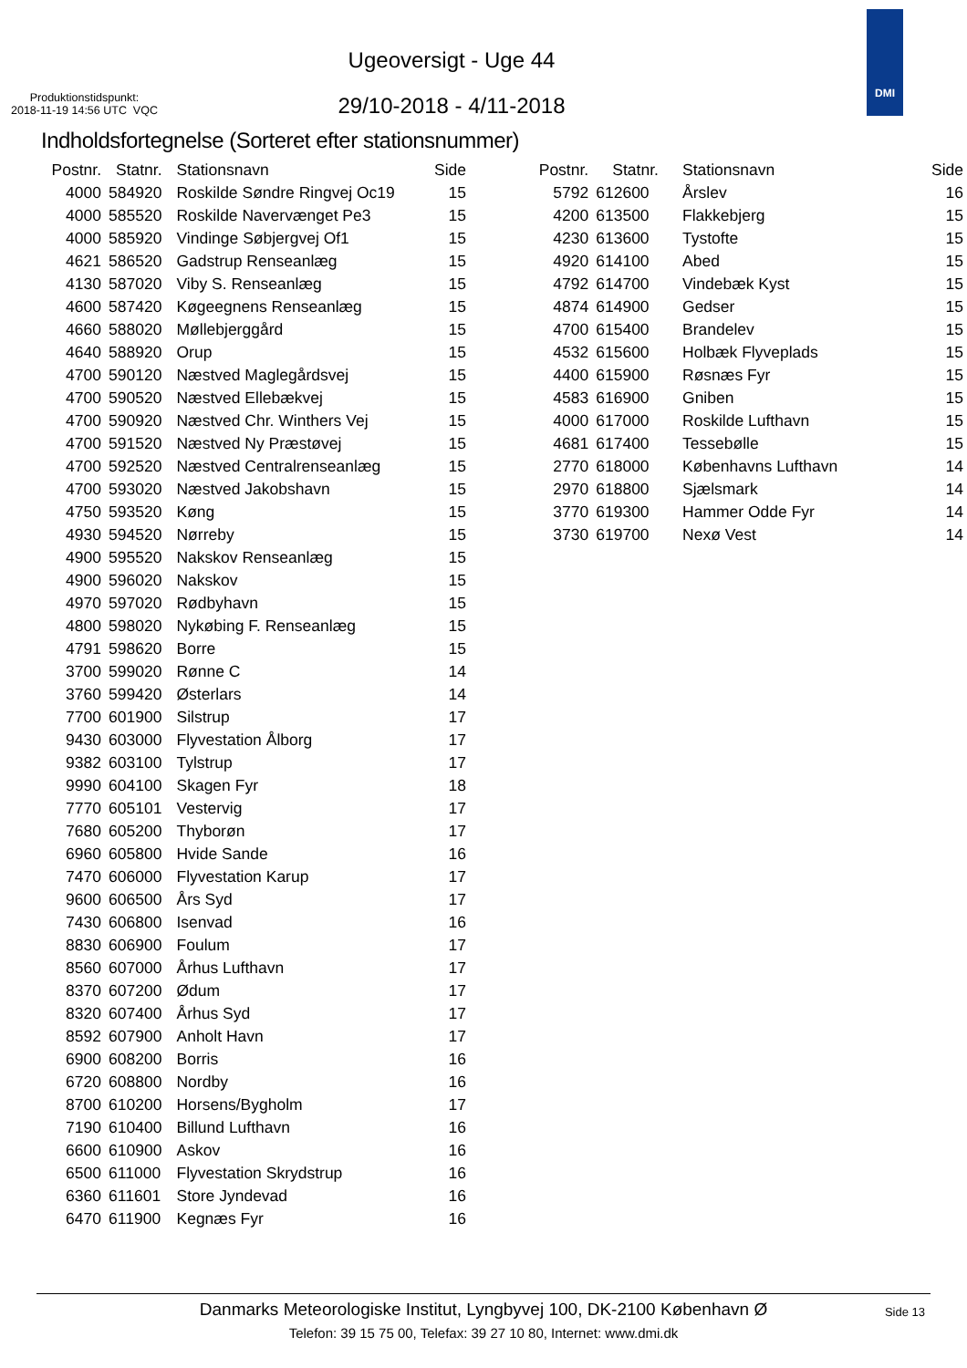Ugeoversigt - Uge 44
Produktionstidspunkt:
2018-11-19 14:56 UTC VQC
29/10-2018 - 4/11-2018
DMI
Indholdsfortegnelse (Sorteret efter stationsnummer)
| Postnr. | Statnr. | Stationsnavn | Side |
| --- | --- | --- | --- |
| 4000 | 584920 | Roskilde Søndre Ringvej Oc19 | 15 |
| 4000 | 585520 | Roskilde Navervænget Pe3 | 15 |
| 4000 | 585920 | Vindinge Søbjergvej Of1 | 15 |
| 4621 | 586520 | Gadstrup Renseanlæg | 15 |
| 4130 | 587020 | Viby S. Renseanlæg | 15 |
| 4600 | 587420 | Køgeegnens Renseanlæg | 15 |
| 4660 | 588020 | Møllebjerggård | 15 |
| 4640 | 588920 | Orup | 15 |
| 4700 | 590120 | Næstved Maglegårdsvej | 15 |
| 4700 | 590520 | Næstved Ellebækvej | 15 |
| 4700 | 590920 | Næstved Chr. Winthers Vej | 15 |
| 4700 | 591520 | Næstved Ny Præstøvej | 15 |
| 4700 | 592520 | Næstved Centralrenseanlæg | 15 |
| 4700 | 593020 | Næstved Jakobshavn | 15 |
| 4750 | 593520 | Køng | 15 |
| 4930 | 594520 | Nørreby | 15 |
| 4900 | 595520 | Nakskov Renseanlæg | 15 |
| 4900 | 596020 | Nakskov | 15 |
| 4970 | 597020 | Rødbyhavn | 15 |
| 4800 | 598020 | Nykøbing F. Renseanlæg | 15 |
| 4791 | 598620 | Borre | 15 |
| 3700 | 599020 | Rønne C | 14 |
| 3760 | 599420 | Østerlars | 14 |
| 7700 | 601900 | Silstrup | 17 |
| 9430 | 603000 | Flyvestation Ålborg | 17 |
| 9382 | 603100 | Tylstrup | 17 |
| 9990 | 604100 | Skagen Fyr | 18 |
| 7770 | 605101 | Vestervig | 17 |
| 7680 | 605200 | Thyborøn | 17 |
| 6960 | 605800 | Hvide Sande | 16 |
| 7470 | 606000 | Flyvestation Karup | 17 |
| 9600 | 606500 | Års Syd | 17 |
| 7430 | 606800 | Isenvad | 16 |
| 8830 | 606900 | Foulum | 17 |
| 8560 | 607000 | Århus Lufthavn | 17 |
| 8370 | 607200 | Ødum | 17 |
| 8320 | 607400 | Århus Syd | 17 |
| 8592 | 607900 | Anholt Havn | 17 |
| 6900 | 608200 | Borris | 16 |
| 6720 | 608800 | Nordby | 16 |
| 8700 | 610200 | Horsens/Bygholm | 17 |
| 7190 | 610400 | Billund Lufthavn | 16 |
| 6600 | 610900 | Askov | 16 |
| 6500 | 611000 | Flyvestation Skrydstrup | 16 |
| 6360 | 611601 | Store Jyndevad | 16 |
| 6470 | 611900 | Kegnæs Fyr | 16 |
| Postnr. | Statnr. | Stationsnavn | Side |
| --- | --- | --- | --- |
| 5792 | 612600 | Årslev | 16 |
| 4200 | 613500 | Flakkebjerg | 15 |
| 4230 | 613600 | Tystofte | 15 |
| 4920 | 614100 | Abed | 15 |
| 4792 | 614700 | Vindebæk Kyst | 15 |
| 4874 | 614900 | Gedser | 15 |
| 4700 | 615400 | Brandelev | 15 |
| 4532 | 615600 | Holbæk Flyveplads | 15 |
| 4400 | 615900 | Røsnæs Fyr | 15 |
| 4583 | 616900 | Gniben | 15 |
| 4000 | 617000 | Roskilde Lufthavn | 15 |
| 4681 | 617400 | Tessebølle | 15 |
| 2770 | 618000 | Københavns Lufthavn | 14 |
| 2970 | 618800 | Sjælsmark | 14 |
| 3770 | 619300 | Hammer Odde Fyr | 14 |
| 3730 | 619700 | Nexø Vest | 14 |
Danmarks Meteorologiske Institut, Lyngbyvej 100, DK-2100 København Ø
Side 13
Telefon: 39 15 75 00, Telefax: 39 27 10 80, Internet: www.dmi.dk